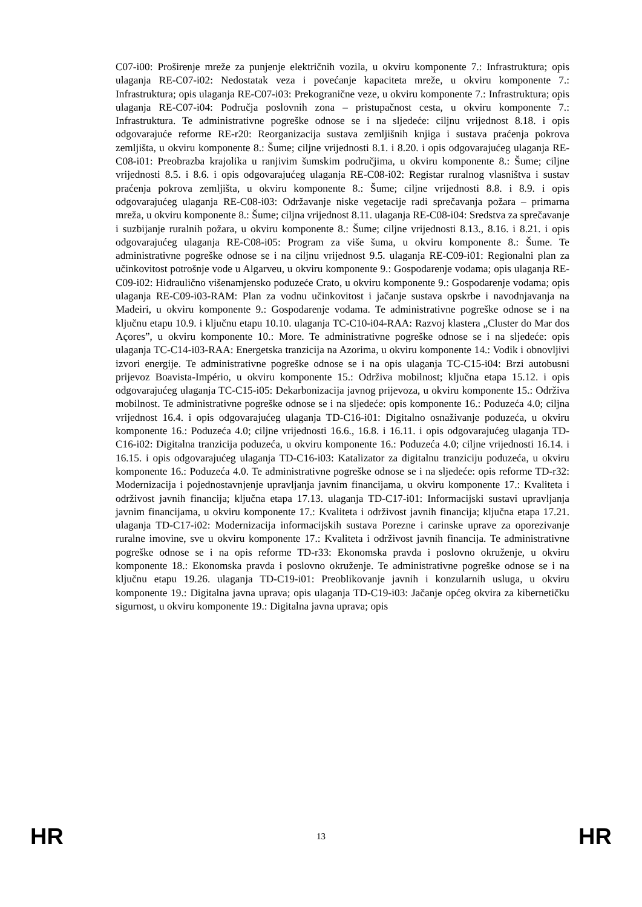C07-i00: Proširenje mreže za punjenje električnih vozila, u okviru komponente 7.: Infrastruktura; opis ulaganja RE-C07-i02: Nedostatak veza i povećanje kapaciteta mreže, u okviru komponente 7.: Infrastruktura; opis ulaganja RE-C07-i03: Prekogranične veze, u okviru komponente 7.: Infrastruktura; opis ulaganja RE-C07-i04: Područja poslovnih zona – pristupačnost cesta, u okviru komponente 7.: Infrastruktura. Te administrativne pogreške odnose se i na sljedeće: ciljnu vrijednost 8.18. i opis odgovarajuće reforme RE-r20: Reorganizacija sustava zemljišnih knjiga i sustava praćenja pokrova zemljišta, u okviru komponente 8.: Šume; ciljne vrijednosti 8.1. i 8.20. i opis odgovarajućeg ulaganja RE-C08-i01: Preobrazba krajolika u ranjivim šumskim područjima, u okviru komponente 8.: Šume; ciljne vrijednosti 8.5. i 8.6. i opis odgovarajućeg ulaganja RE-C08-i02: Registar ruralnog vlasništva i sustav praćenja pokrova zemljišta, u okviru komponente 8.: Šume; ciljne vrijednosti 8.8. i 8.9. i opis odgovarajućeg ulaganja RE-C08-i03: Održavanje niske vegetacije radi sprečavanja požara – primarna mreža, u okviru komponente 8.: Šume; ciljna vrijednost 8.11. ulaganja RE-C08-i04: Sredstva za sprečavanje i suzbijanje ruralnih požara, u okviru komponente 8.: Šume; ciljne vrijednosti 8.13., 8.16. i 8.21. i opis odgovarajućeg ulaganja RE-C08-i05: Program za više šuma, u okviru komponente 8.: Šume. Te administrativne pogreške odnose se i na ciljnu vrijednost 9.5. ulaganja RE-C09-i01: Regionalni plan za učinkovitost potrošnje vode u Algarveu, u okviru komponente 9.: Gospodarenje vodama; opis ulaganja RE-C09-i02: Hidraulično višenamjensko poduzeće Crato, u okviru komponente 9.: Gospodarenje vodama; opis ulaganja RE-C09-i03-RAM: Plan za vodnu učinkovitost i jačanje sustava opskrbe i navodnjavanja na Madeiri, u okviru komponente 9.: Gospodarenje vodama. Te administrativne pogreške odnose se i na ključnu etapu 10.9. i ključnu etapu 10.10. ulaganja TC-C10-i04-RAA: Razvoj klastera „Cluster do Mar dos Açores”, u okviru komponente 10.: More. Te administrativne pogreške odnose se i na sljedeće: opis ulaganja TC-C14-i03-RAA: Energetska tranzicija na Azorima, u okviru komponente 14.: Vodik i obnovljivi izvori energije. Te administrativne pogreške odnose se i na opis ulaganja TC-C15-i04: Brzi autobusni prijevoz Boavista-Império, u okviru komponente 15.: Održiva mobilnost; ključna etapa 15.12. i opis odgovarajućeg ulaganja TC-C15-i05: Dekarbonizacija javnog prijevoza, u okviru komponente 15.: Održiva mobilnost. Te administrativne pogreške odnose se i na sljedeće: opis komponente 16.: Poduzeća 4.0; ciljna vrijednost 16.4. i opis odgovarajućeg ulaganja TD-C16-i01: Digitalno osnaživanje poduzeća, u okviru komponente 16.: Poduzeća 4.0; ciljne vrijednosti 16.6., 16.8. i 16.11. i opis odgovarajućeg ulaganja TD-C16-i02: Digitalna tranzicija poduzeća, u okviru komponente 16.: Poduzeća 4.0; ciljne vrijednosti 16.14. i 16.15. i opis odgovarajućeg ulaganja TD-C16-i03: Katalizator za digitalnu tranziciju poduzeća, u okviru komponente 16.: Poduzeća 4.0. Te administrativne pogreške odnose se i na sljedeće: opis reforme TD-r32: Modernizacija i pojednostavnjenje upravljanja javnim financijama, u okviru komponente 17.: Kvaliteta i održivost javnih financija; ključna etapa 17.13. ulaganja TD-C17-i01: Informacijski sustavi upravljanja javnim financijama, u okviru komponente 17.: Kvaliteta i održivost javnih financija; ključna etapa 17.21. ulaganja TD-C17-i02: Modernizacija informacijskih sustava Porezne i carinske uprave za oporezivanje ruralne imovine, sve u okviru komponente 17.: Kvaliteta i održivost javnih financija. Te administrativne pogreške odnose se i na opis reforme TD-r33: Ekonomska pravda i poslovno okruženje, u okviru komponente 18.: Ekonomska pravda i poslovno okruženje. Te administrativne pogreške odnose se i na ključnu etapu 19.26. ulaganja TD-C19-i01: Preoblikovanje javnih i konzularnih usluga, u okviru komponente 19.: Digitalna javna uprava; opis ulaganja TD-C19-i03: Jačanje općeg okvira za kibernetičku sigurnost, u okviru komponente 19.: Digitalna javna uprava; opis
HR 13 HR